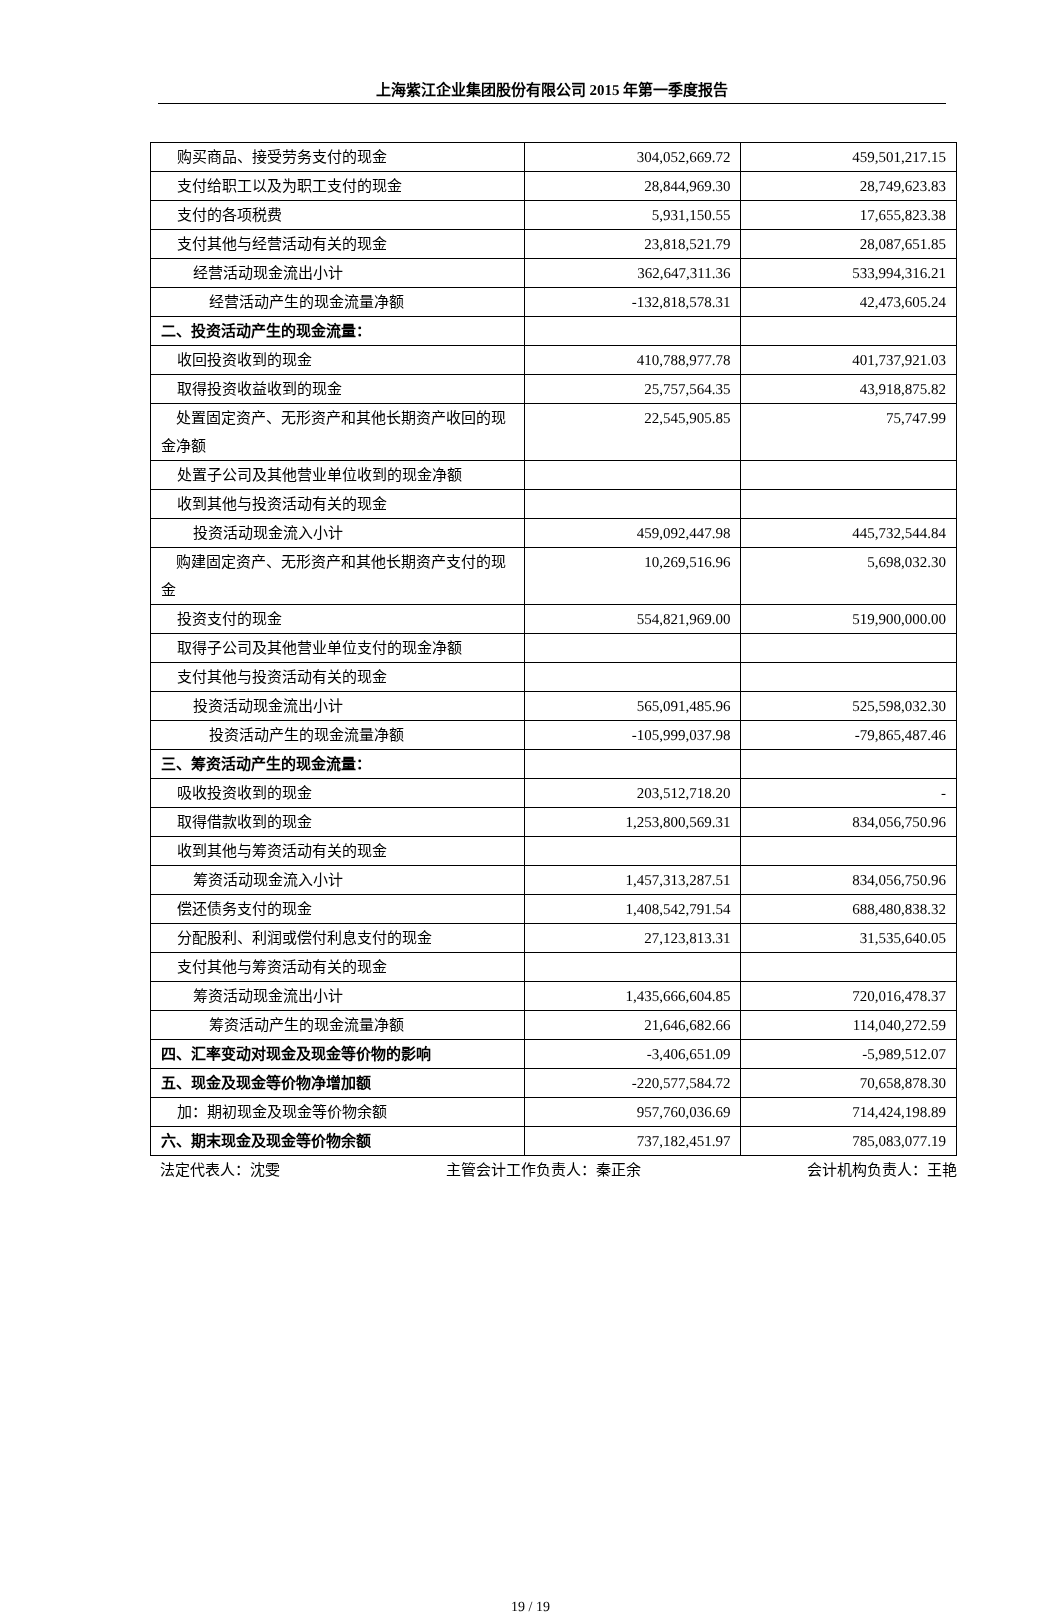上海紫江企业集团股份有限公司 2015 年第一季度报告
| 购买商品、接受劳务支付的现金 | 304,052,669.72 | 459,501,217.15 |
| 支付给职工以及为职工支付的现金 | 28,844,969.30 | 28,749,623.83 |
| 支付的各项税费 | 5,931,150.55 | 17,655,823.38 |
| 支付其他与经营活动有关的现金 | 23,818,521.79 | 28,087,651.85 |
| 经营活动现金流出小计 | 362,647,311.36 | 533,994,316.21 |
| 经营活动产生的现金流量净额 | -132,818,578.31 | 42,473,605.24 |
| 二、投资活动产生的现金流量： | | |
| 收回投资收到的现金 | 410,788,977.78 | 401,737,921.03 |
| 取得投资收益收到的现金 | 25,757,564.35 | 43,918,875.82 |
| 处置固定资产、无形资产和其他长期资产收回的现金净额 | 22,545,905.85 | 75,747.99 |
| 处置子公司及其他营业单位收到的现金净额 | | |
| 收到其他与投资活动有关的现金 | | |
| 投资活动现金流入小计 | 459,092,447.98 | 445,732,544.84 |
| 购建固定资产、无形资产和其他长期资产支付的现金 | 10,269,516.96 | 5,698,032.30 |
| 投资支付的现金 | 554,821,969.00 | 519,900,000.00 |
| 取得子公司及其他营业单位支付的现金净额 | | |
| 支付其他与投资活动有关的现金 | | |
| 投资活动现金流出小计 | 565,091,485.96 | 525,598,032.30 |
| 投资活动产生的现金流量净额 | -105,999,037.98 | -79,865,487.46 |
| 三、筹资活动产生的现金流量： | | |
| 吸收投资收到的现金 | 203,512,718.20 | - |
| 取得借款收到的现金 | 1,253,800,569.31 | 834,056,750.96 |
| 收到其他与筹资活动有关的现金 | | |
| 筹资活动现金流入小计 | 1,457,313,287.51 | 834,056,750.96 |
| 偿还债务支付的现金 | 1,408,542,791.54 | 688,480,838.32 |
| 分配股利、利润或偿付利息支付的现金 | 27,123,813.31 | 31,535,640.05 |
| 支付其他与筹资活动有关的现金 | | |
| 筹资活动现金流出小计 | 1,435,666,604.85 | 720,016,478.37 |
| 筹资活动产生的现金流量净额 | 21,646,682.66 | 114,040,272.59 |
| 四、汇率变动对现金及现金等价物的影响 | -3,406,651.09 | -5,989,512.07 |
| 五、现金及现金等价物净增加额 | -220,577,584.72 | 70,658,878.30 |
| 加：期初现金及现金等价物余额 | 957,760,036.69 | 714,424,198.89 |
| 六、期末现金及现金等价物余额 | 737,182,451.97 | 785,083,077.19 |
法定代表人：沈雯 主管会计工作负责人：秦正余 会计机构负责人：王艳
19 / 19